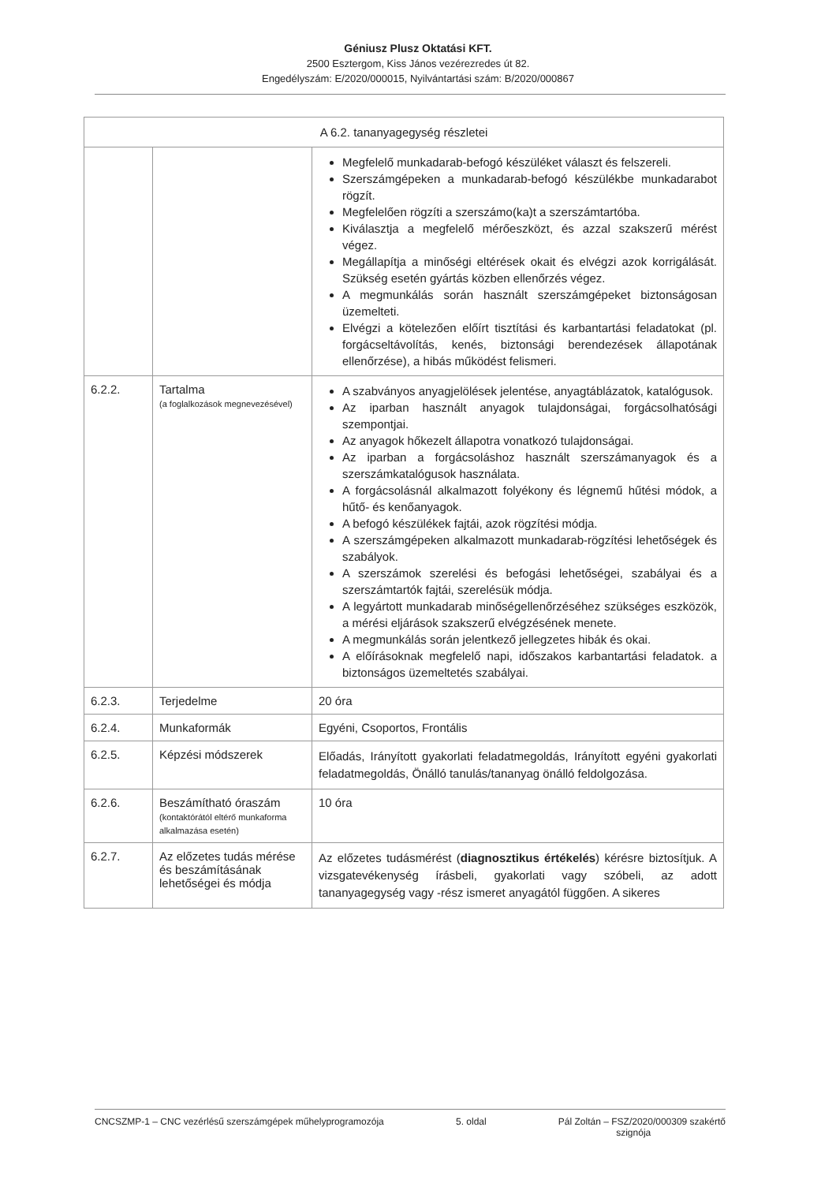Géniusz Plusz Oktatási KFT.
2500 Esztergom, Kiss János vezérezredes út 82.
Engedélyszám: E/2020/000015, Nyilvántartási szám: B/2020/000867
| A 6.2. tananyagegység részletei | | |
| --- | --- | --- |
| | | Megfelelő munkadarab-befogó készüléket választ és felszereli. Szerszámgépeken a munkadarab-befogó készülékbe munkadarabot rögzít. Megfelelően rögzíti a szerszámo(ka)t a szerszámtartóba. Kiválasztja a megfelelő mérőeszközt, és azzal szakszerű mérést végez. Megállapítja a minőségi eltérések okait és elvégzi azok korrigálását. Szükség esetén gyártás közben ellenőrzés végez. A megmunkálás során használt szerszámgépeket biztonságosan üzemelteti. Elvégzi a kötelezően előírt tisztítási és karbantartási feladatokat (pl. forgácseltávolítás, kenés, biztonsági berendezések állapotának ellenőrzése), a hibás működést felismeri. |
| 6.2.2. | Tartalma (a foglalkozások megnevezésével) | A szabványos anyagjelölések jelentése, anyagtáblázatok, katalógusok. Az iparban használt anyagok tulajdonságai, forgácsolhatósági szempontjai. Az anyagok hőkezelt állapotra vonatkozó tulajdonságai. Az iparban a forgácsoláshoz használt szerszámanyagok és a szerszámkatalógusok használata. A forgácsolásnál alkalmazott folyékony és légnemű hűtési módok, a hűtő- és kenőanyagok. A befogó készülékek fajtái, azok rögzítési módja. A szerszámgépeken alkalmazott munkadarab-rögzítési lehetőségek és szabályok. A szerszámok szerelési és befogási lehetőségei, szabályai és a szerszámtartók fajtái, szerelésük módja. A legyártott munkadarab minőségellenőrzéséhez szükséges eszközök, a mérési eljárások szakszerű elvégzésének menete. A megmunkálás során jelentkező jellegzetes hibák és okai. A előírásoknak megfelelő napi, időszakos karbantartási feladatok. a biztonságos üzemeltetés szabályai. |
| 6.2.3. | Terjedelme | 20 óra |
| 6.2.4. | Munkaformák | Egyéni, Csoportos, Frontális |
| 6.2.5. | Képzési módszerek | Előadás, Irányított gyakorlati feladatmegoldás, Irányított egyéni gyakorlati feladatmegoldás, Önálló tanulás/tananyag önálló feldolgozása. |
| 6.2.6. | Beszámítható óraszám (kontaktórától eltérő munkaforma alkalmazása esetén) | 10 óra |
| 6.2.7. | Az előzetes tudás mérése és beszámításának lehetőségei és módja | Az előzetes tudásmérést ( diagnosztikus értékelés ) kérésre biztosítjuk. A vizsgatevékenység írásbeli, gyakorlati vagy szóbeli, az adott tananyagegység vagy -rész ismeret anyagától függően. A sikeres |
CNCSZMP-1 – CNC vezérlésű szerszámgépek műhelyprogramozója 5. oldal Pál Zoltán – FSZ/2020/000309 szakértő
szignója